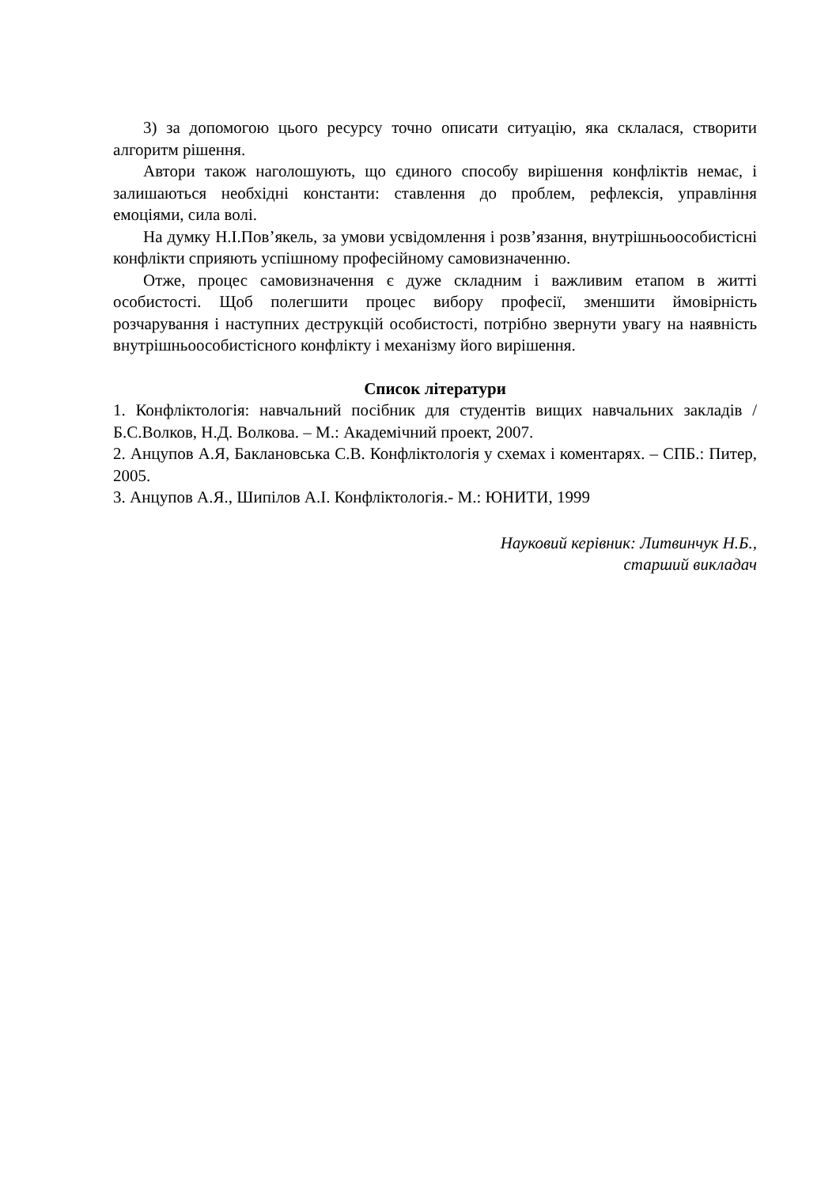3) за допомогою цього ресурсу точно описати ситуацію, яка склалася, створити алгоритм рішення.
Автори також наголошують, що єдиного способу вирішення конфліктів немає, і залишаються необхідні константи: ставлення до проблем, рефлексія, управління емоціями, сила волі.
На думку Н.І.Пов’якель, за умови усвідомлення і розв’язання, внутрішньоособистісні конфлікти сприяють успішному професійному самовизначенню.
Отже, процес самовизначення є дуже складним і важливим етапом в житті особистості. Щоб полегшити процес вибору професії, зменшити ймовірність розчарування і наступних деструкцій особистості, потрібно звернути увагу на наявність внутрішньоособистісного конфлікту і механізму його вирішення.
Список літератури
1. Конфліктологія: навчальний посібник для студентів вищих навчальних закладів / Б.С.Волков, Н.Д. Волкова. – М.: Академічний проект, 2007.
2. Анцупов А.Я, Баклановська С.В. Конфліктологія у схемах і коментарях. – СПБ.: Питер, 2005.
3. Анцупов А.Я., Шипілов А.І. Конфліктологія.- М.: ЮНИТИ, 1999
Науковий керівник: Литвинчук Н.Б.,
старший викладач